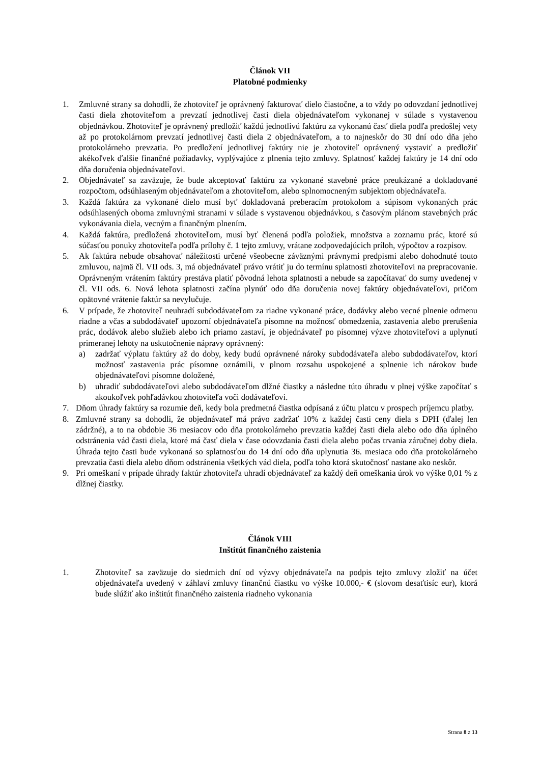Článok VII
Platobné podmienky
1. Zmluvné strany sa dohodli, že zhotoviteľ je oprávnený fakturovať dielo čiastočne, a to vždy po odovzdaní jednotlivej časti diela zhotoviteľom a prevzatí jednotlivej časti diela objednávateľom vykonanej v súlade s vystavenou objednávkou. Zhotoviteľ je oprávnený predložiť každú jednotlivú faktúru za vykonanú časť diela podľa predošlej vety až po protokolárnom prevzatí jednotlivej časti diela 2 objednávateľom, a to najneskôr do 30 dní odo dňa jeho protokolárneho prevzatia. Po predložení jednotlivej faktúry nie je zhotoviteľ oprávnený vystaviť a predložiť akékoľvek ďalšie finančné požiadavky, vyplývajúce z plnenia tejto zmluvy. Splatnosť každej faktúry je 14 dní odo dňa doručenia objednávateľovi.
2. Objednávateľ sa zaväzuje, že bude akceptovať faktúru za vykonané stavebné práce preukázané a dokladované rozpočtom, odsúhlaseným objednávateľom a zhotoviteľom, alebo splnomocneným subjektom objednávateľa.
3. Každá faktúra za vykonané dielo musí byť dokladovaná preberacím protokolom a súpisom vykonaných prác odsúhlasených oboma zmluvnými stranami v súlade s vystavenou objednávkou, s časovým plánom stavebných prác vykonávania diela, vecným a finančným plnením.
4. Každá faktúra, predložená zhotoviteľom, musí byť členená podľa položiek, množstva a zoznamu prác, ktoré sú súčasťou ponuky zhotoviteľa podľa prílohy č. 1 tejto zmluvy, vrátane zodpovedajúcich príloh, výpočtov a rozpisov.
5. Ak faktúra nebude obsahovať náležitosti určené všeobecne záväznými právnymi predpismi alebo dohodnuté touto zmluvou, najmä čl. VII ods. 3, má objednávateľ právo vrátiť ju do termínu splatnosti zhotoviteľovi na prepracovanie. Oprávneným vrátením faktúry prestáva platiť pôvodná lehota splatnosti a nebude sa započítavať do sumy uvedenej v čl. VII ods. 6. Nová lehota splatnosti začína plynúť odo dňa doručenia novej faktúry objednávateľovi, pričom opätovné vrátenie faktúr sa nevylučuje.
6. V prípade, že zhotoviteľ neuhradí subdodávateľom za riadne vykonané práce, dodávky alebo vecné plnenie odmenu riadne a včas a subdodávateľ upozorní objednávateľa písomne na možnosť obmedzenia, zastavenia alebo prerušenia prác, dodávok alebo služieb alebo ich priamo zastaví, je objednávateľ po písomnej výzve zhotoviteľovi a uplynutí primeranej lehoty na uskutočnenie nápravy oprávnený:
a) zadržať výplatu faktúry až do doby, kedy budú oprávnené nároky subdodávateľa alebo subdodávateľov, ktorí možnosť zastavenia prác písomne oznámili, v plnom rozsahu uspokojené a splnenie ich nárokov bude objednávateľovi písomne doložené,
b) uhradiť subdodávateľovi alebo subdodávateľom dlžné čiastky a následne túto úhradu v plnej výške započítať s akoukoľvek pohľadávkou zhotoviteľa voči dodávateľovi.
7. Dňom úhrady faktúry sa rozumie deň, kedy bola predmetná čiastka odpísaná z účtu platcu v prospech príjemcu platby.
8. Zmluvné strany sa dohodli, že objednávateľ má právo zadržať 10% z každej časti ceny diela s DPH (ďalej len zádržné), a to na obdobie 36 mesiacov odo dňa protokolárneho prevzatia každej časti diela alebo odo dňa úplného odstránenia vád časti diela, ktoré má časť diela v čase odovzdania časti diela alebo počas trvania záručnej doby diela. Úhrada tejto časti bude vykonaná so splatnosťou do 14 dní odo dňa uplynutia 36. mesiaca odo dňa protokolárneho prevzatia časti diela alebo dňom odstránenia všetkých vád diela, podľa toho ktorá skutočnosť nastane ako neskôr.
9. Pri omeškaní v prípade úhrady faktúr zhotoviteľa uhradí objednávateľ za každý deň omeškania úrok vo výške 0,01 % z dlžnej čiastky.
Článok VIII
Inštitút finančného zaistenia
1. Zhotoviteľ sa zaväzuje do siedmich dní od výzvy objednávateľa na podpis tejto zmluvy zložiť na účet objednávateľa uvedený v záhlaví zmluvy finančnú čiastku vo výške 10.000,- € (slovom desaťtisíc eur), ktorá bude slúžiť ako inštitút finančného zaistenia riadneho vykonania
Strana 8 z 13